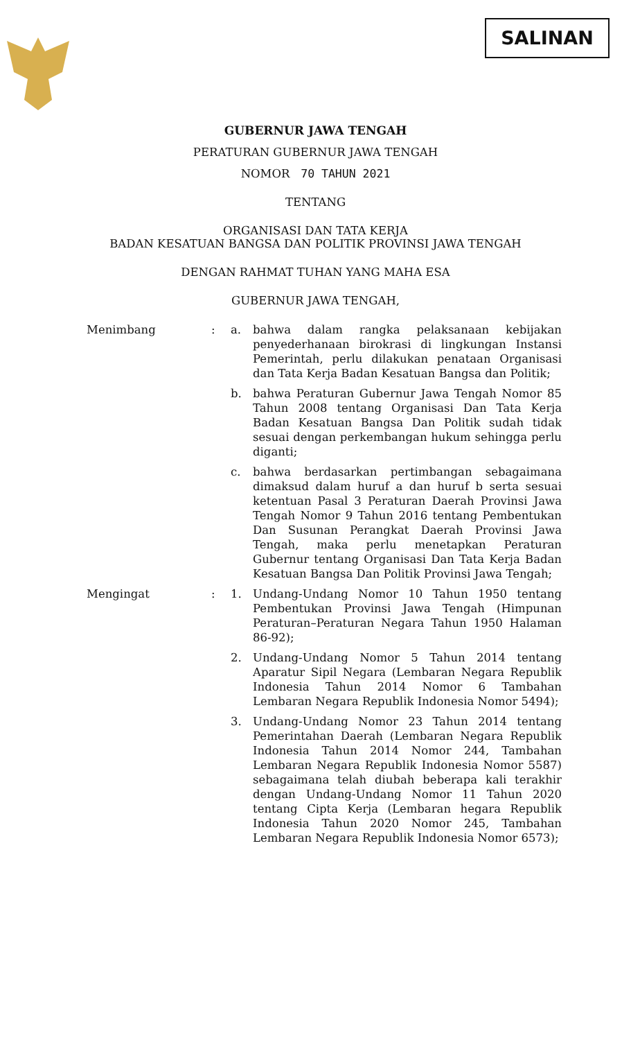SALINAN
GUBERNUR JAWA TENGAH
PERATURAN GUBERNUR JAWA TENGAH
NOMOR 70 TAHUN 2021
TENTANG
ORGANISASI DAN TATA KERJA
BADAN KESATUAN BANGSA DAN POLITIK PROVINSI JAWA TENGAH
DENGAN RAHMAT TUHAN YANG MAHA ESA
GUBERNUR JAWA TENGAH,
| Menimbang | : | a. | bahwa dalam rangka pelaksanaan kebijakan penyederhanaan birokrasi di lingkungan Instansi Pemerintah, perlu dilakukan penataan Organisasi dan Tata Kerja Badan Kesatuan Bangsa dan Politik; |
| | | b. | bahwa Peraturan Gubernur Jawa Tengah Nomor 85 Tahun 2008 tentang Organisasi Dan Tata Kerja Badan Kesatuan Bangsa Dan Politik sudah tidak sesuai dengan perkembangan hukum sehingga perlu diganti; |
| | | c. | bahwa berdasarkan pertimbangan sebagaimana dimaksud dalam huruf a dan huruf b serta sesuai ketentuan Pasal 3 Peraturan Daerah Provinsi Jawa Tengah Nomor 9 Tahun 2016 tentang Pembentukan Dan Susunan Perangkat Daerah Provinsi Jawa Tengah, maka perlu menetapkan Peraturan Gubernur tentang Organisasi Dan Tata Kerja Badan Kesatuan Bangsa Dan Politik Provinsi Jawa Tengah; |
| Mengingat | : | 1. | Undang-Undang Nomor 10 Tahun 1950 tentang Pembentukan Provinsi Jawa Tengah (Himpunan Peraturan–Peraturan Negara Tahun 1950 Halaman 86-92); |
| | | 2. | Undang-Undang Nomor 5 Tahun 2014 tentang Aparatur Sipil Negara (Lembaran Negara Republik Indonesia Tahun 2014 Nomor 6 Tambahan Lembaran Negara Republik Indonesia Nomor 5494); |
| | | 3. | Undang-Undang Nomor 23 Tahun 2014 tentang Pemerintahan Daerah (Lembaran Negara Republik Indonesia Tahun 2014 Nomor 244, Tambahan Lembaran Negara Republik Indonesia Nomor 5587) sebagaimana telah diubah beberapa kali terakhir dengan Undang-Undang Nomor 11 Tahun 2020 tentang Cipta Kerja (Lembaran hegara Republik Indonesia Tahun 2020 Nomor 245, Tambahan Lembaran Negara Republik Indonesia Nomor 6573); |